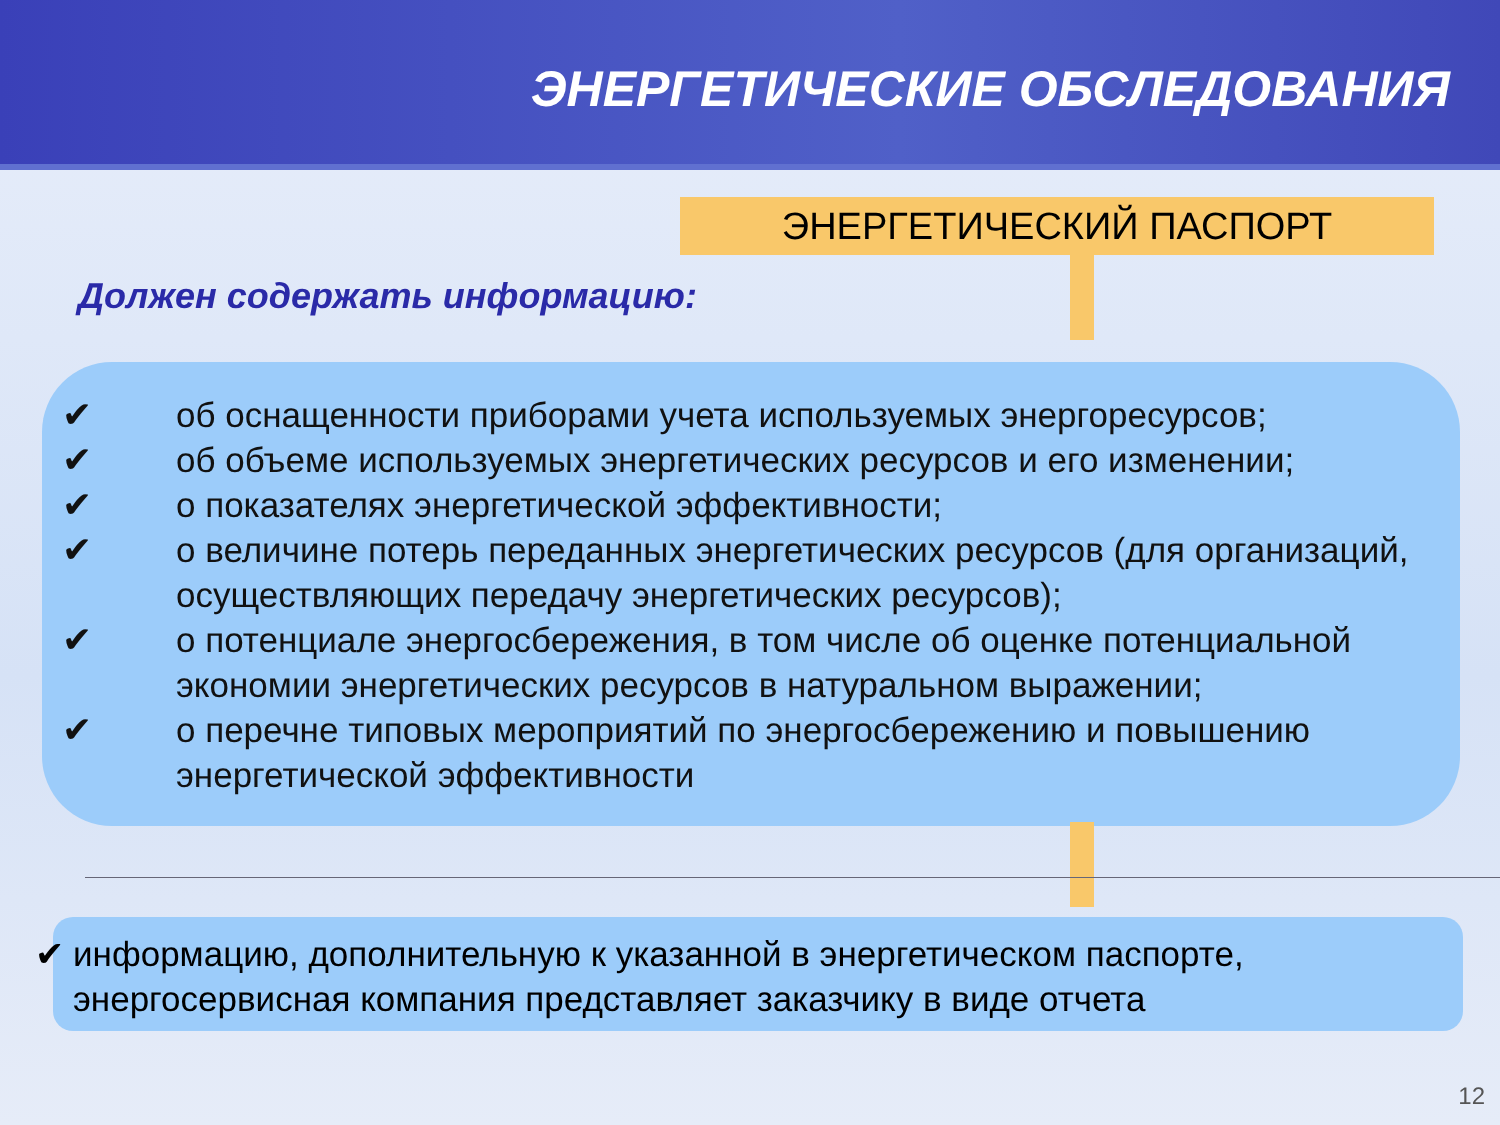ЭНЕРГЕТИЧЕСКИЕ ОБСЛЕДОВАНИЯ
ЭНЕРГЕТИЧЕСКИЙ ПАСПОРТ
Должен содержать информацию:
✔ об оснащенности приборами учета используемых энергоресурсов;
✔ об объеме используемых энергетических ресурсов и его изменении;
✔ о показателях энергетической эффективности;
✔ о величине потерь переданных энергетических ресурсов (для организаций, осуществляющих передачу энергетических ресурсов);
✔ о потенциале энергосбережения, в том числе об оценке потенциальной экономии энергетических ресурсов в натуральном выражении;
✔ о перечне типовых мероприятий по энергосбережению и повышению энергетической эффективности
✔ информацию, дополнительную к указанной в энергетическом паспорте, энергосервисная компания представляет заказчику в виде отчета
12